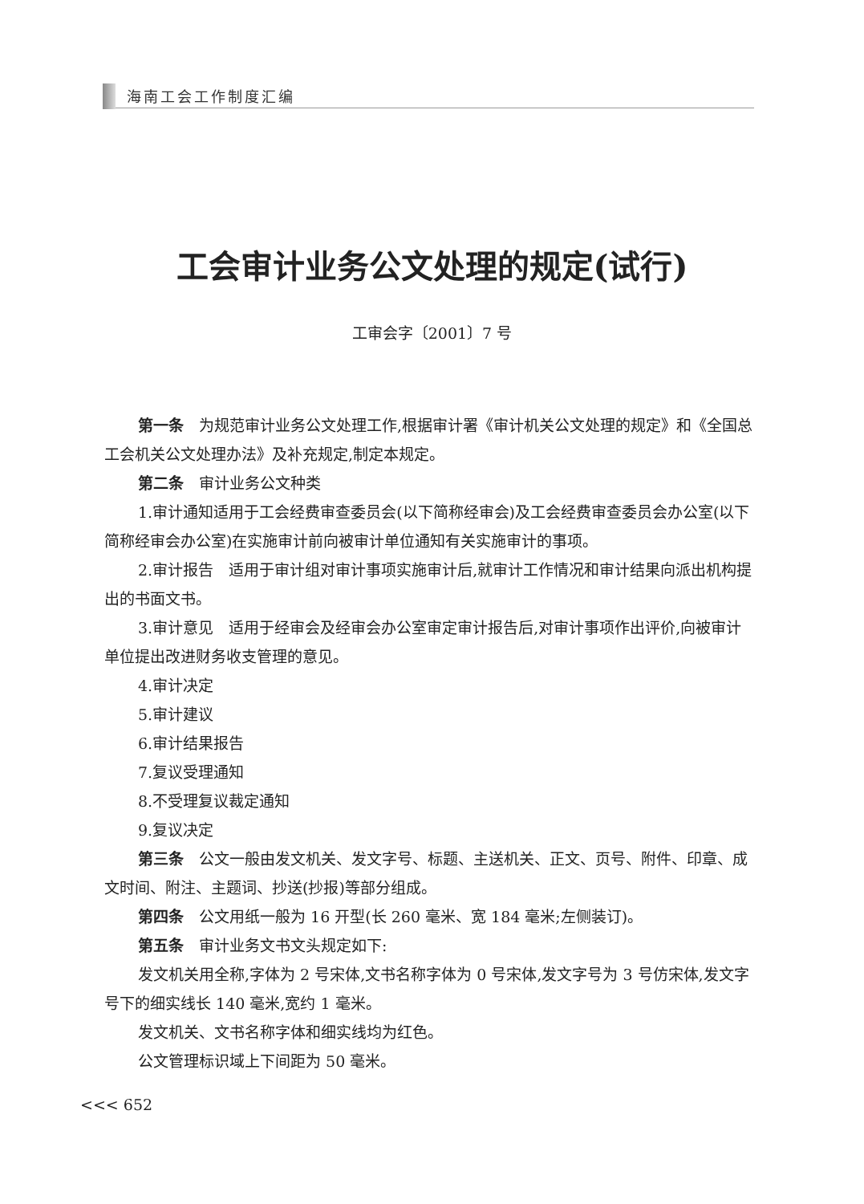海南工会工作制度汇编
工会审计业务公文处理的规定(试行)
工审会字〔2001〕7 号
第一条　为规范审计业务公文处理工作,根据审计署《审计机关公文处理的规定》和《全国总工会机关公文处理办法》及补充规定,制定本规定。
第二条　审计业务公文种类
1.审计通知适用于工会经费审查委员会(以下简称经审会)及工会经费审查委员会办公室(以下简称经审会办公室)在实施审计前向被审计单位通知有关实施审计的事项。
2.审计报告　适用于审计组对审计事项实施审计后,就审计工作情况和审计结果向派出机构提出的书面文书。
3.审计意见　适用于经审会及经审会办公室审定审计报告后,对审计事项作出评价,向被审计单位提出改进财务收支管理的意见。
4.审计决定
5.审计建议
6.审计结果报告
7.复议受理通知
8.不受理复议裁定通知
9.复议决定
第三条　公文一般由发文机关、发文字号、标题、主送机关、正文、页号、附件、印章、成文时间、附注、主题词、抄送(抄报)等部分组成。
第四条　公文用纸一般为 16 开型(长 260 毫米、宽 184 毫米;左侧装订)。
第五条　审计业务文书文头规定如下:
发文机关用全称,字体为 2 号宋体,文书名称字体为 0 号宋体,发文字号为 3 号仿宋体,发文字号下的细实线长 140 毫米,宽约 1 毫米。
发文机关、文书名称字体和细实线均为红色。
公文管理标识域上下间距为 50 毫米。
<<< 652